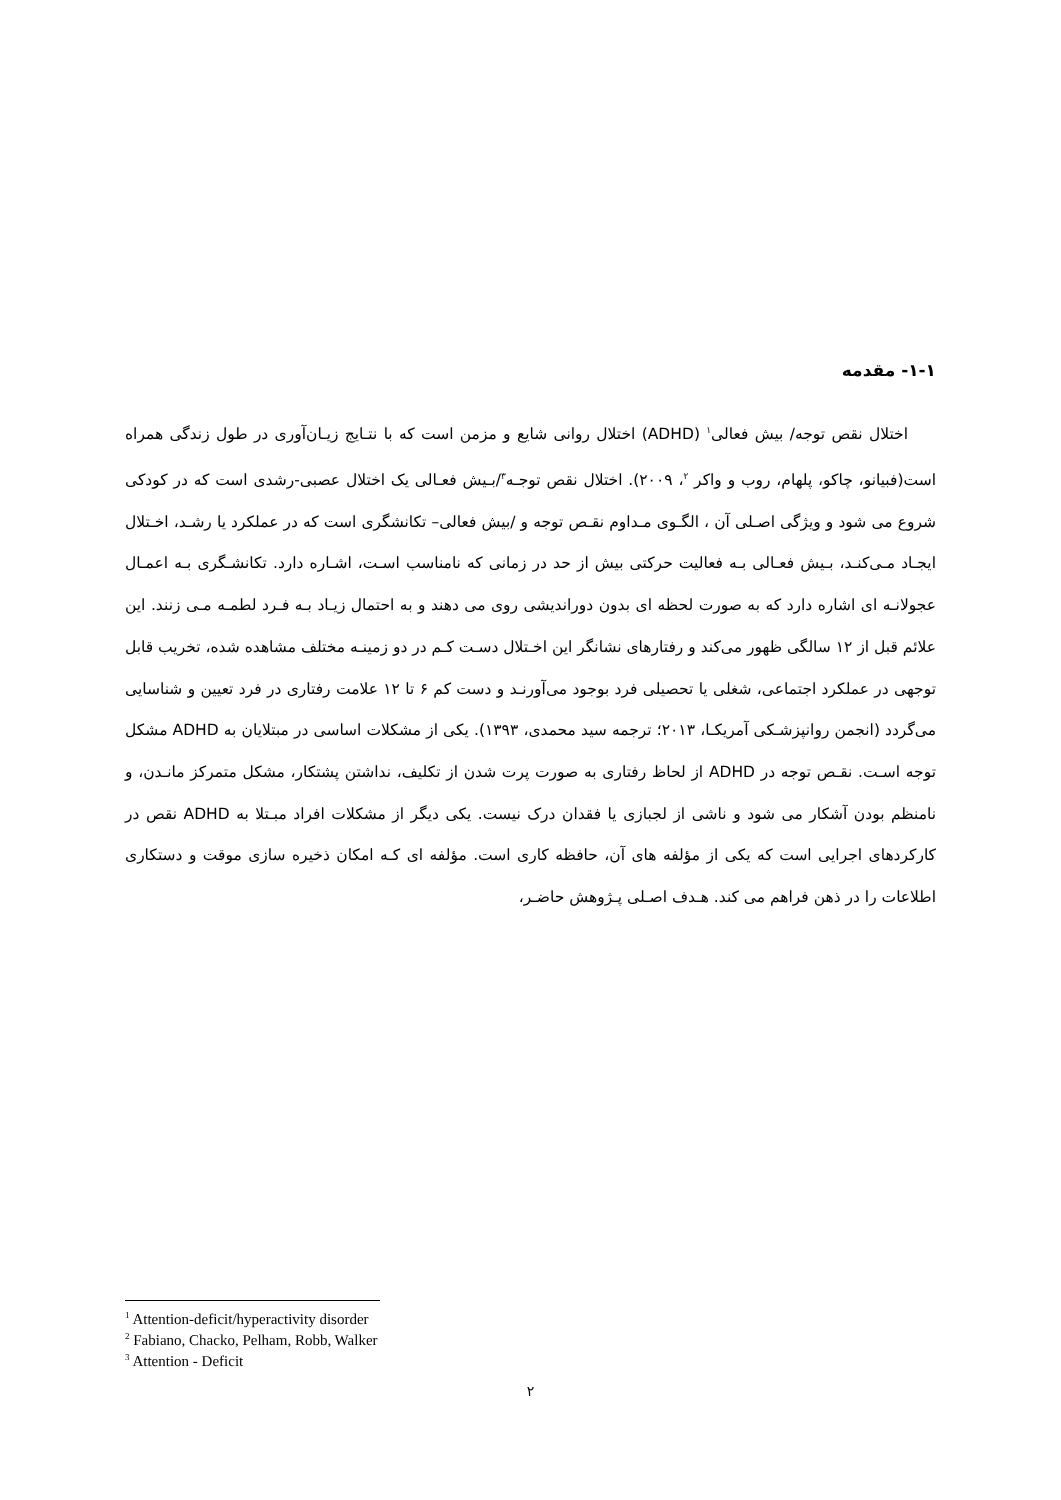۱-۱- مقدمه
اختلال نقص توجه/ بیش فعالی<sup>۱</sup> (ADHD) اختلال روانی شایع و مزمن است که با نتـایج زیـان‌آوری در طول زندگی همراه است(فبیانو، چاکو، پلهام، روب و واکر <sup>۲</sup>، ۲۰۰۹). اختلال نقص توجـه<sup>۳</sup>/بـیش فعـالی یک اختلال عصبی-رشدی است که در کودکی شروع می شود و ویژگی اصـلی آن ، الگـوی مـداوم نقـص توجه و /بیش فعالی– تکانشگری است که در عملکرد یا رشـد، اخـتلال ایجـاد مـی‌کنـد، بـیش فعـالی بـه فعالیت حرکتی بیش از حد در زمانی که نامناسب اسـت، اشـاره دارد. تکانشـگری بـه اعمـال عجولانـه ای اشاره دارد که به صورت لحظه ای بدون دوراندیشی روی می دهند و به احتمال زیـاد بـه فـرد لطمـه مـی زنند. این علائم قبل از ۱۲ سالگی ظهور می‌کند و رفتارهای نشانگر این اخـتلال دسـت کـم در دو زمینـه مختلف مشاهده شده، تخریب قابل توجهی در عملکرد اجتماعی، شغلی یا تحصیلی فرد بوجود می‌آورنـد و دست کم ۶ تا ۱۲ علامت رفتاری در فرد تعیین و شناسایی می‌گردد (انجمن روانپزشـکی آمریکـا، ۲۰۱۳؛ ترجمه سید محمدی، ۱۳۹۳). یکی از مشکلات اساسی در مبتلایان به ADHD مشکل توجه اسـت. نقـص توجه در ADHD از لحاظ رفتاری به صورت پرت شدن از تکلیف، نداشتن پشتکار، مشکل متمرکز مانـدن، و نامنظم بودن آشکار می شود و ناشی از لجبازی یا فقدان درک نیست. یکی دیگر از مشکلات افراد مبـتلا به ADHD نقص در کارکردهای اجرایی است که یکی از مؤلفه های آن، حافظه کاری است. مؤلفه ای کـه امکان ذخیره سازی موقت و دستکاری اطلاعات را در ذهن فراهم می کند. هـدف اصـلی پـژوهش حاضـر،
<sup>1</sup> Attention-deficit/hyperactivity disorder
<sup>2</sup> Fabiano, Chacko, Pelham, Robb, Walker
<sup>3</sup> Attention - Deficit
۲